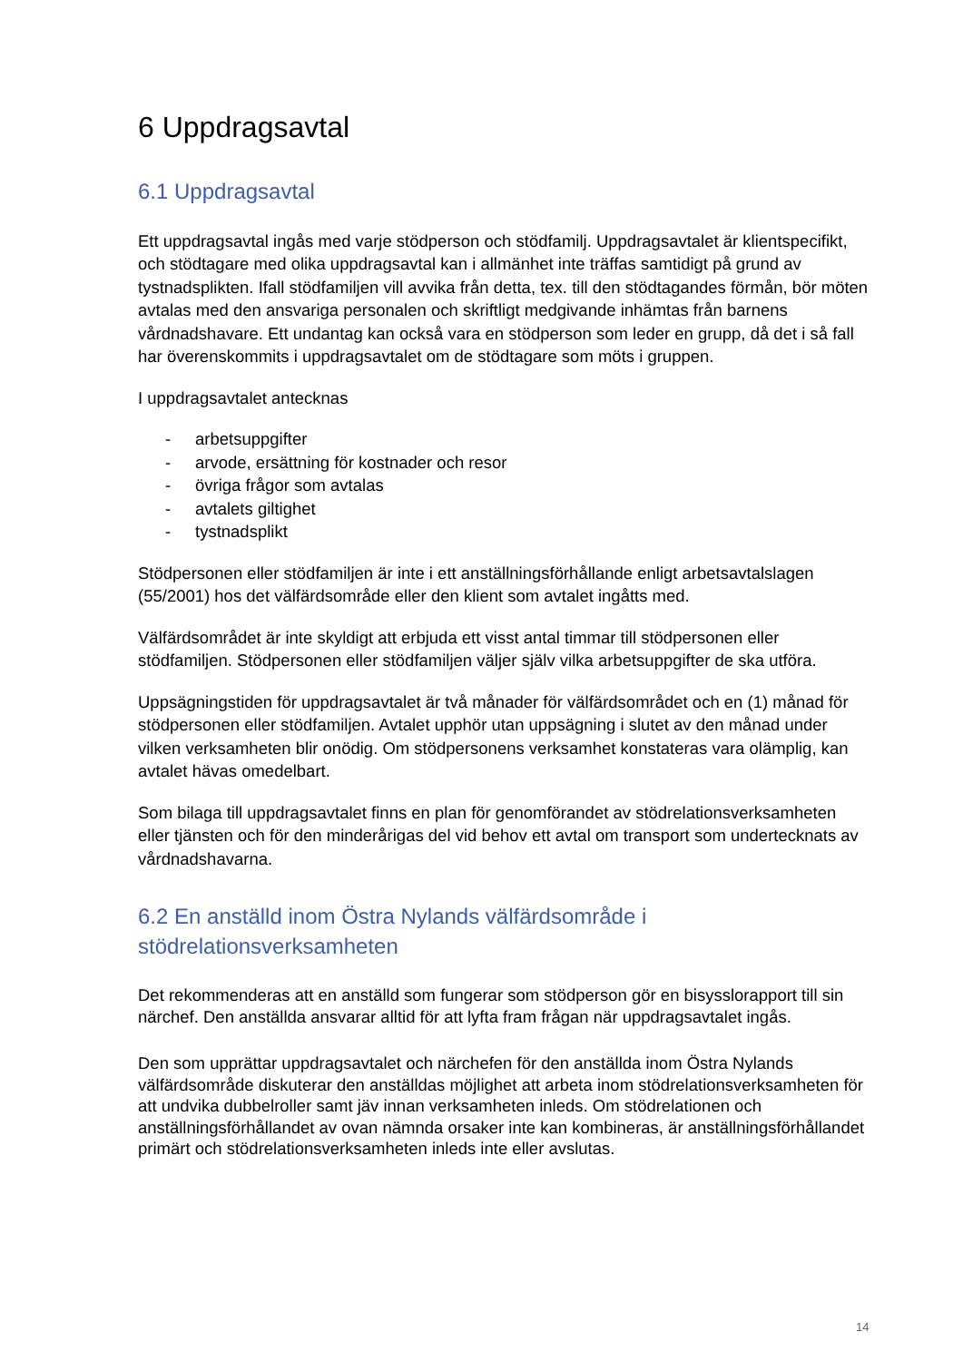6 Uppdragsavtal
6.1 Uppdragsavtal
Ett uppdragsavtal ingås med varje stödperson och stödfamilj. Uppdragsavtalet är klientspecifikt, och stödtagare med olika uppdragsavtal kan i allmänhet inte träffas samtidigt på grund av tystnadsplikten. Ifall stödfamiljen vill avvika från detta, tex. till den stödtagandes förmån, bör möten avtalas med den ansvariga personalen och skriftligt medgivande inhämtas från barnens vårdnadshavare. Ett undantag kan också vara en stödperson som leder en grupp, då det i så fall har överenskommits i uppdragsavtalet om de stödtagare som möts i gruppen.
I uppdragsavtalet antecknas
- arbetsuppgifter
- arvode, ersättning för kostnader och resor
- övriga frågor som avtalas
- avtalets giltighet
- tystnadsplikt
Stödpersonen eller stödfamiljen är inte i ett anställningsförhållande enligt arbetsavtalslagen (55/2001) hos det välfärdsområde eller den klient som avtalet ingåtts med.
Välfärdsområdet är inte skyldigt att erbjuda ett visst antal timmar till stödpersonen eller stödfamiljen. Stödpersonen eller stödfamiljen väljer själv vilka arbetsuppgifter de ska utföra.
Uppsägningstiden för uppdragsavtalet är två månader för välfärdsområdet och en (1) månad för stödpersonen eller stödfamiljen. Avtalet upphör utan uppsägning i slutet av den månad under vilken verksamheten blir onödig. Om stödpersonens verksamhet konstateras vara olämplig, kan avtalet hävas omedelbart.
Som bilaga till uppdragsavtalet finns en plan för genomförandet av stödrelationsverksamheten eller tjänsten och för den minderårigas del vid behov ett avtal om transport som undertecknats av vårdnadshavarna.
6.2 En anställd inom Östra Nylands välfärdsområde i stödrelationsverksamheten
Det rekommenderas att en anställd som fungerar som stödperson gör en bisysslorapport till sin närchef. Den anställda ansvarar alltid för att lyfta fram frågan när uppdragsavtalet ingås.
Den som upprättar uppdragsavtalet och närchefen för den anställda inom Östra Nylands välfärdsområde diskuterar den anställdas möjlighet att arbeta inom stödrelationsverksamheten för att undvika dubbelroller samt jäv innan verksamheten inleds. Om stödrelationen och anställningsförhållandet av ovan nämnda orsaker inte kan kombineras, är anställningsförhållandet primärt och stödrelationsverksamheten inleds inte eller avslutas.
14